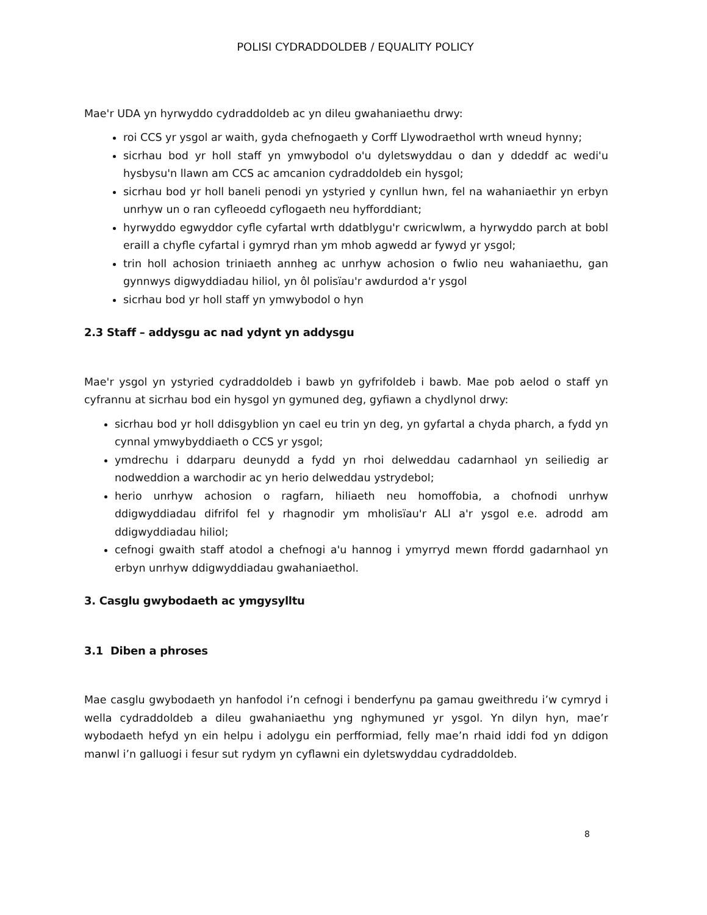POLISI CYDRADDOLDEB / EQUALITY POLICY
Mae'r UDA yn hyrwyddo cydraddoldeb ac yn dileu gwahaniaethu drwy:
roi CCS yr ysgol ar waith, gyda chefnogaeth y Corff Llywodraethol wrth wneud hynny;
sicrhau bod yr holl staff yn ymwybodol o'u dyletswyddau o dan y ddeddf ac wedi'u hysbysu'n llawn am CCS ac amcanion cydraddoldeb ein hysgol;
sicrhau bod yr holl baneli penodi yn ystyried y cynllun hwn, fel na wahaniaethir yn erbyn unrhyw un o ran cyfleoedd cyflogaeth neu hyfforddiant;
hyrwyddo egwyddor cyfle cyfartal wrth ddatblygu'r cwricwlwm, a hyrwyddo parch at bobl eraill a chyfle cyfartal i gymryd rhan ym mhob agwedd ar fywyd yr ysgol;
trin holl achosion triniaeth annheg ac unrhyw achosion o fwlio neu wahaniaethu, gan gynnwys digwyddiadau hiliol, yn ôl polisïau'r awdurdod a'r ysgol
sicrhau bod yr holl staff yn ymwybodol o hyn
2.3 Staff – addysgu ac nad ydynt yn addysgu
Mae'r ysgol yn ystyried cydraddoldeb i bawb yn gyfrifoldeb i bawb. Mae pob aelod o staff yn cyfrannu at sicrhau bod ein hysgol yn gymuned deg, gyfiawn a chydlynol drwy:
sicrhau bod yr holl ddisgyblion yn cael eu trin yn deg, yn gyfartal a chyda pharch, a fydd yn cynnal ymwybyddiaeth o CCS yr ysgol;
ymdrechu i ddarparu deunydd a fydd yn rhoi delweddau cadarnhaol yn seiliedig ar nodweddion a warchodir ac yn herio delweddau ystrydebol;
herio unrhyw achosion o ragfarn, hiliaeth neu homoffobia, a chofnodi unrhyw ddigwyddiadau difrifol fel y rhagnodir ym mholisïau'r ALl a'r ysgol e.e. adrodd am ddigwyddiadau hiliol;
cefnogi gwaith staff atodol a chefnogi a'u hannog i ymyrryd mewn ffordd gadarnhaol yn erbyn unrhyw ddigwyddiadau gwahaniaethol.
3. Casglu gwybodaeth ac ymgysylltu
3.1 Diben a phroses
Mae casglu gwybodaeth yn hanfodol i’n cefnogi i benderfynu pa gamau gweithredu i’w cymryd i wella cydraddoldeb a dileu gwahaniaethu yng nghymuned yr ysgol. Yn dilyn hyn, mae’r wybodaeth hefyd yn ein helpu i adolygu ein perfformiad, felly mae’n rhaid iddi fod yn ddigon manwl i’n galluogi i fesur sut rydym yn cyflawni ein dyletswyddau cydraddoldeb.
8